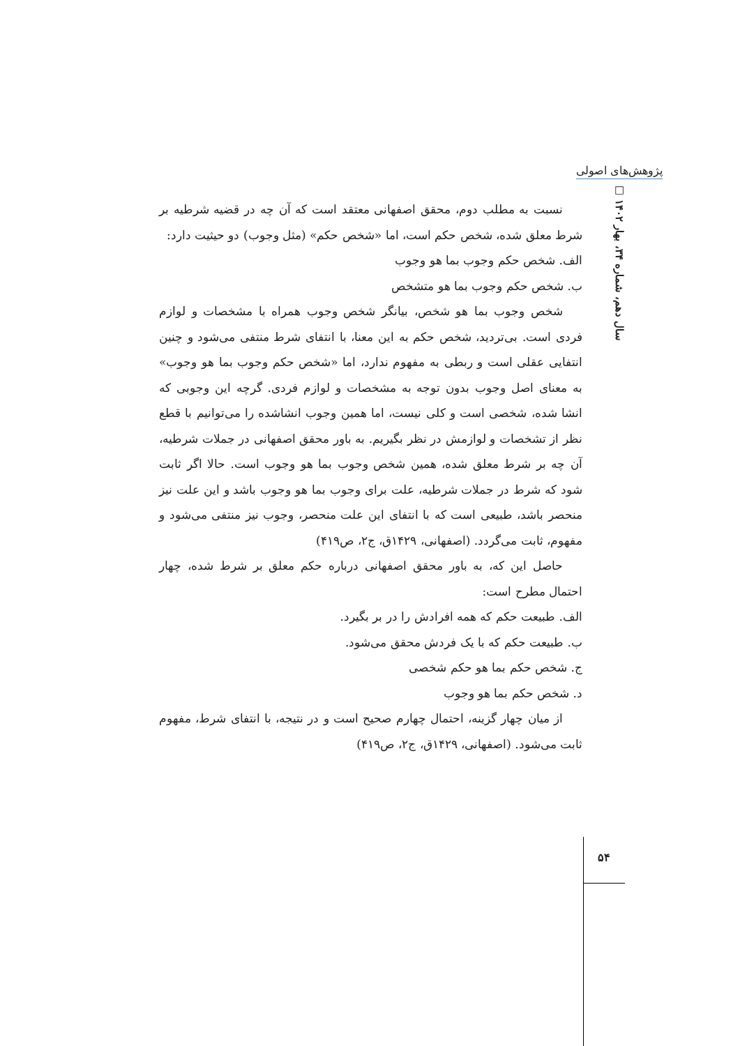پژوهش‌های اصولی
سال دهم، شماره ۳۴، بهار ۱۴۰۲ □
نسبت به مطلب دوم، محقق اصفهانی معتقد است که آن چه در قضیه شرطیه بر شرط معلق شده، شخص حکم است، اما «شخص حکم» (مثل وجوب) دو حیثیت دارد:
الف. شخص حکم وجوب بما هو وجوب
ب. شخص حکم وجوب بما هو متشخص
شخص وجوب بما هو شخص، بیانگر شخص وجوب همراه با مشخصات و لوازم فردی است. بی‌تردید، شخص حکم به این معنا، با انتفای شرط منتفی می‌شود و چنین انتفایی عقلی است و ربطی به مفهوم ندارد، اما «شخص حکم وجوب بما هو وجوب» به معنای اصل وجوب بدون توجه به مشخصات و لوازم فردی. گرچه این وجوبی که انشا شده، شخصی است و کلی نیست، اما همین وجوب انشاشده را می‌توانیم با قطع نظر از تشخصات و لوازمش در نظر بگیریم. به باور محقق اصفهانی در جملات شرطیه، آن چه بر شرط معلق شده، همین شخص وجوب بما هو وجوب است. حالا اگر ثابت شود که شرط در جملات شرطیه، علت برای وجوب بما هو وجوب باشد و این علت نیز منحصر باشد، طبیعی است که با انتفای این علت منحصر، وجوب نیز منتفی می‌شود و مفهوم، ثابت می‌گردد. (اصفهانی، ۱۴۲۹ق، ج۲، ص۴۱۹)
حاصل این که، به باور محقق اصفهانی درباره حکم معلق بر شرط شده، چهار احتمال مطرح است:
الف. طبیعت حکم که همه افرادش را در بر بگیرد.
ب. طبیعت حکم که با یک فردش محقق می‌شود.
ج. شخص حکم بما هو حکم شخصی
د. شخص حکم بما هو وجوب
از میان چهار گزینه، احتمال چهارم صحیح است و در نتیجه، با انتفای شرط، مفهوم ثابت می‌شود. (اصفهانی، ۱۴۲۹ق، ج۲، ص۴۱۹)
۵۴